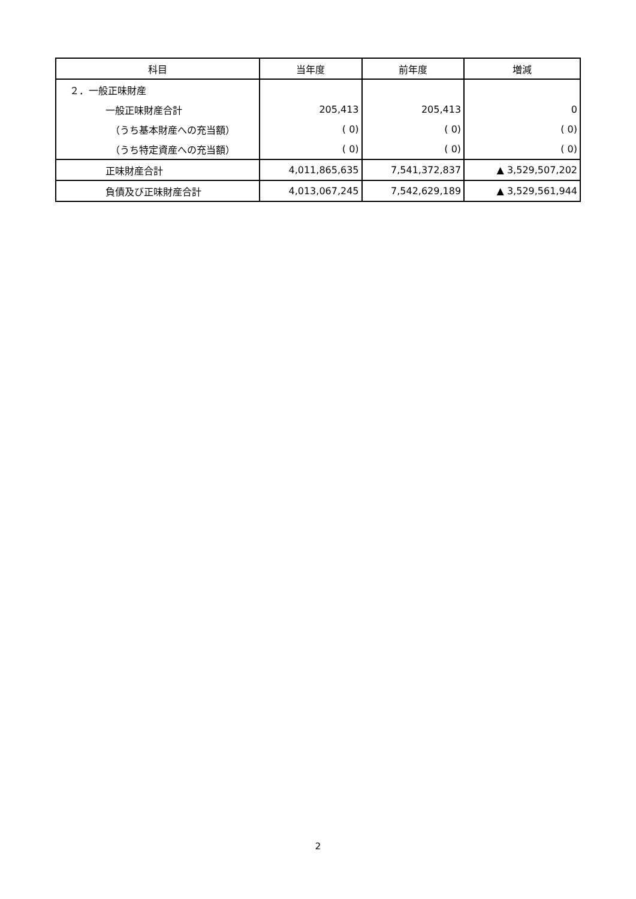| 科目 | 当年度 | 前年度 | 増減 |
| --- | --- | --- | --- |
| ２．一般正味財産 | | | |
| 一般正味財産合計 | 205,413 | 205,413 | 0 |
| （うち基本財産への充当額） | ( 0) | ( 0) | ( 0) |
| （うち特定資産への充当額） | ( 0) | ( 0) | ( 0) |
| 正味財産合計 | 4,011,865,635 | 7,541,372,837 | ▲ 3,529,507,202 |
| 負債及び正味財産合計 | 4,013,067,245 | 7,542,629,189 | ▲ 3,529,561,944 |
2